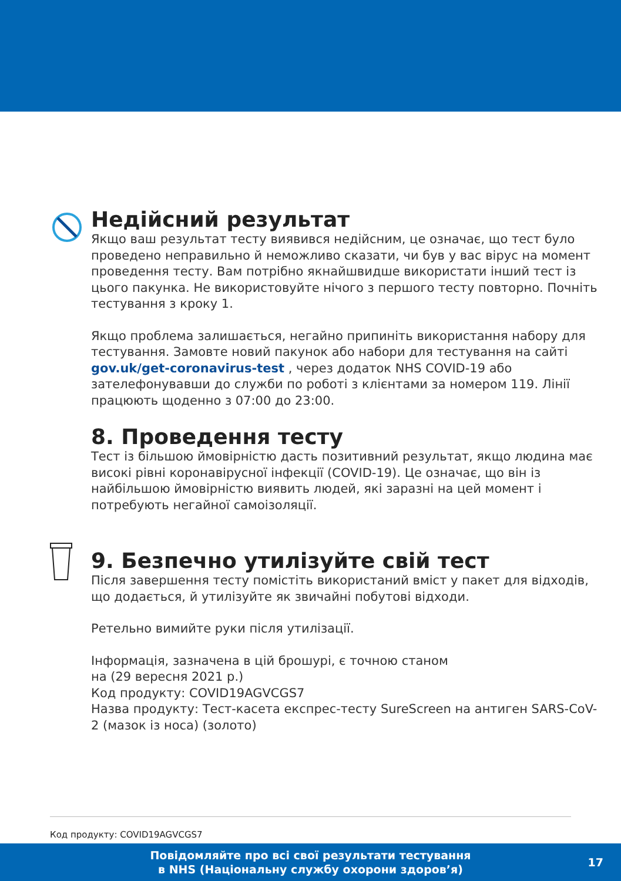Недійсний результат
Якщо ваш результат тесту виявився недійсним, це означає, що тест було проведено неправильно й неможливо сказати, чи був у вас вірус на момент проведення тесту. Вам потрібно якнайшвидше використати інший тест із цього пакунка. Не використовуйте нічого з першого тесту повторно. Почніть тестування з кроку 1.
Якщо проблема залишається, негайно припиніть використання набору для тестування. Замовте новий пакунок або набори для тестування на сайті gov.uk/get-coronavirus-test , через додаток NHS COVID-19 або зателефонувавши до служби по роботі з клієнтами за номером 119. Лінії працюють щоденно з 07:00 до 23:00.
8. Проведення тесту
Тест із більшою ймовірністю дасть позитивний результат, якщо людина має високі рівні коронавірусної інфекції (COVID-19). Це означає, що він із найбільшою ймовірністю виявить людей, які заразні на цей момент і потребують негайної самоізоляції.
9. Безпечно утилізуйте свій тест
Після завершення тесту помістіть використаний вміст у пакет для відходів, що додається, й утилізуйте як звичайні побутові відходи.
Ретельно вимийте руки після утилізації.
Інформація, зазначена в цій брошурі, є точною станом
на (29 вересня 2021 р.)
Код продукту: COVID19AGVCGS7
Назва продукту: Тест-касета експрес-тесту SureScreen на антиген SARS-CoV-2 (мазок із носа) (золото)
Код продукту: COVID19AGVCGS7
Повідомляйте про всі свої результати тестування
в NHS (Національну службу охорони здоров’я)
17